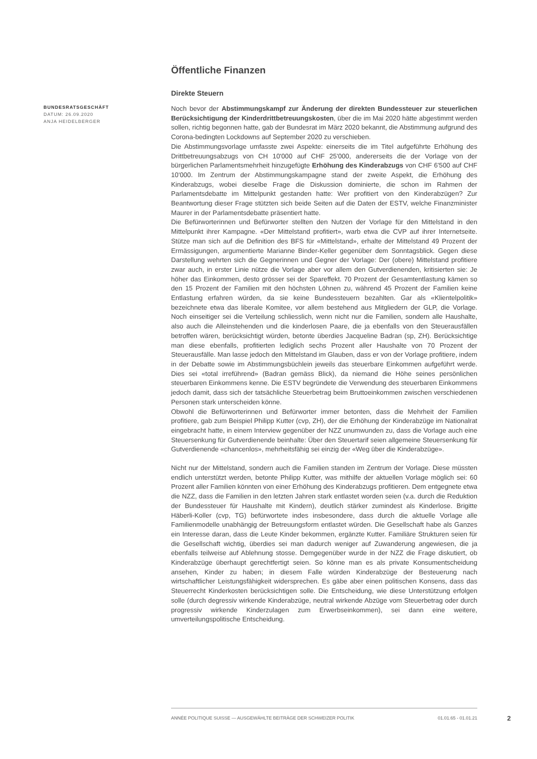Öffentliche Finanzen
Direkte Steuern
Noch bevor der Abstimmungskampf zur Änderung der direkten Bundessteuer zur steuerlichen Berücksichtigung der Kinderdrittbetreuungskosten, über die im Mai 2020 hätte abgestimmt werden sollen, richtig begonnen hatte, gab der Bundesrat im März 2020 bekannt, die Abstimmung aufgrund des Corona-bedingten Lockdowns auf September 2020 zu verschieben.
Die Abstimmungsvorlage umfasste zwei Aspekte: einerseits die im Titel aufgeführte Erhöhung des Drittbetreuungsabzugs von CH 10'000 auf CHF 25'000, andererseits die der Vorlage von der bürgerlichen Parlamentsmehrheit hinzugefügte Erhöhung des Kinderabzugs von CHF 6'500 auf CHF 10'000. Im Zentrum der Abstimmungskampagne stand der zweite Aspekt, die Erhöhung des Kinderabzugs, wobei dieselbe Frage die Diskussion dominierte, die schon im Rahmen der Parlamentsdebatte im Mittelpunkt gestanden hatte: Wer profitiert von den Kinderabzügen? Zur Beantwortung dieser Frage stützten sich beide Seiten auf die Daten der ESTV, welche Finanzminister Maurer in der Parlamentsdebatte präsentiert hatte.
Die Befürworterinnen und Befürworter stellten den Nutzen der Vorlage für den Mittelstand in den Mittelpunkt ihrer Kampagne. «Der Mittelstand profitiert», warb etwa die CVP auf ihrer Internetseite. Stütze man sich auf die Definition des BFS für «Mittelstand», erhalte der Mittelstand 49 Prozent der Ermässigungen, argumentierte Marianne Binder-Keller gegenüber dem Sonntagsblick. Gegen diese Darstellung wehrten sich die Gegnerinnen und Gegner der Vorlage: Der (obere) Mittelstand profitiere zwar auch, in erster Linie nütze die Vorlage aber vor allem den Gutverdienenden, kritisierten sie: Je höher das Einkommen, desto grösser sei der Spareffekt. 70 Prozent der Gesamtentlastung kämen so den 15 Prozent der Familien mit den höchsten Löhnen zu, während 45 Prozent der Familien keine Entlastung erfahren würden, da sie keine Bundessteuern bezahlten. Gar als «Klientelpolitik» bezeichnete etwa das liberale Komitee, vor allem bestehend aus Mitgliedern der GLP, die Vorlage. Noch einseitiger sei die Verteilung schliesslich, wenn nicht nur die Familien, sondern alle Haushalte, also auch die Alleinstehenden und die kinderlosen Paare, die ja ebenfalls von den Steuerausfällen betroffen wären, berücksichtigt würden, betonte überdies Jacqueline Badran (sp, ZH). Berücksichtige man diese ebenfalls, profitierten lediglich sechs Prozent aller Haushalte von 70 Prozent der Steuerausfälle. Man lasse jedoch den Mittelstand im Glauben, dass er von der Vorlage profitiere, indem in der Debatte sowie im Abstimmungsbüchlein jeweils das steuerbare Einkommen aufgeführt werde. Dies sei «total irreführend» (Badran gemäss Blick), da niemand die Höhe seines persönlichen steuerbaren Einkommens kenne. Die ESTV begründete die Verwendung des steuerbaren Einkommens jedoch damit, dass sich der tatsächliche Steuerbetrag beim Bruttoeinkommen zwischen verschiedenen Personen stark unterscheiden könne.
Obwohl die Befürworterinnen und Befürworter immer betonten, dass die Mehrheit der Familien profitiere, gab zum Beispiel Philipp Kutter (cvp, ZH), der die Erhöhung der Kinderabzüge im Nationalrat eingebracht hatte, in einem Interview gegenüber der NZZ unumwunden zu, dass die Vorlage auch eine Steuersenkung für Gutverdienende beinhalte: Über den Steuertarif seien allgemeine Steuersenkung für Gutverdienende «chancenlos», mehrheitsfähig sei einzig der «Weg über die Kinderabzüge».
Nicht nur der Mittelstand, sondern auch die Familien standen im Zentrum der Vorlage. Diese müssten endlich unterstützt werden, betonte Philipp Kutter, was mithilfe der aktuellen Vorlage möglich sei: 60 Prozent aller Familien könnten von einer Erhöhung des Kinderabzugs profitieren. Dem entgegnete etwa die NZZ, dass die Familien in den letzten Jahren stark entlastet worden seien (v.a. durch die Reduktion der Bundessteuer für Haushalte mit Kindern), deutlich stärker zumindest als Kinderlose. Brigitte Häberli-Koller (cvp, TG) befürwortete indes insbesondere, dass durch die aktuelle Vorlage alle Familienmodelle unabhängig der Betreuungsform entlastet würden. Die Gesellschaft habe als Ganzes ein Interesse daran, dass die Leute Kinder bekommen, ergänzte Kutter. Familiäre Strukturen seien für die Gesellschaft wichtig, überdies sei man dadurch weniger auf Zuwanderung angewiesen, die ja ebenfalls teilweise auf Ablehnung stosse. Demgegenüber wurde in der NZZ die Frage diskutiert, ob Kinderabzüge überhaupt gerechtfertigt seien. So könne man es als private Konsumentscheidung ansehen, Kinder zu haben; in diesem Falle würden Kinderabzüge der Besteuerung nach wirtschaftlicher Leistungsfähigkeit widersprechen. Es gäbe aber einen politischen Konsens, dass das Steuerrecht Kinderkosten berücksichtigen solle. Die Entscheidung, wie diese Unterstützung erfolgen solle (durch degressiv wirkende Kinderabzüge, neutral wirkende Abzüge vom Steuerbetrag oder durch progressiv wirkende Kinderzulagen zum Erwerbseinkommen), sei dann eine weitere, umverteilungspolitische Entscheidung.
BUNDESRATSGESCHÄFT
DATUM: 26.09.2020
ANJA HEIDELBERGER
ANNÉE POLITIQUE SUISSE — AUSGEWÄHLTE BEITRÄGE DER SCHWEIZER POLITIK 01.01.65 - 01.01.21
2